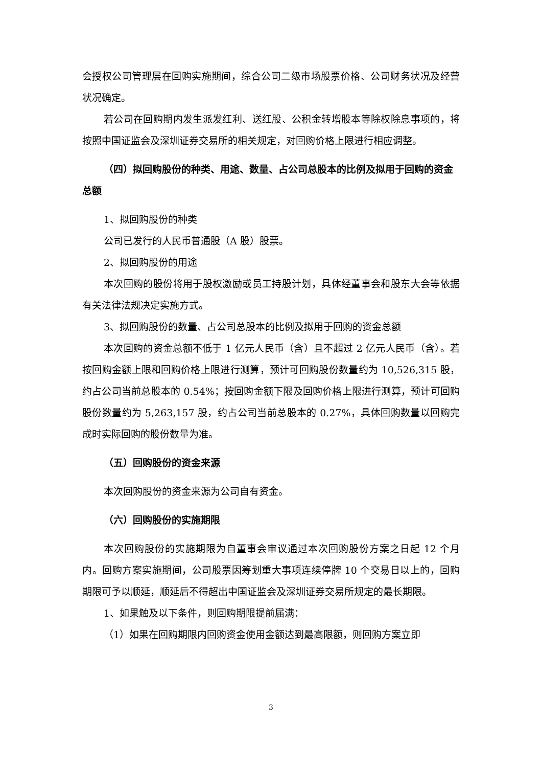会授权公司管理层在回购实施期间，综合公司二级市场股票价格、公司财务状况及经营状况确定。
若公司在回购期内发生派发红利、送红股、公积金转增股本等除权除息事项的，将按照中国证监会及深圳证券交易所的相关规定，对回购价格上限进行相应调整。
（四）拟回购股份的种类、用途、数量、占公司总股本的比例及拟用于回购的资金总额
1、拟回购股份的种类
公司已发行的人民币普通股（A 股）股票。
2、拟回购股份的用途
本次回购的股份将用于股权激励或员工持股计划，具体经董事会和股东大会等依据有关法律法规决定实施方式。
3、拟回购股份的数量、占公司总股本的比例及拟用于回购的资金总额
本次回购的资金总额不低于 1 亿元人民币（含）且不超过 2 亿元人民币（含）。若按回购金额上限和回购价格上限进行测算，预计可回购股份数量约为 10,526,315 股，约占公司当前总股本的 0.54%；按回购金额下限及回购价格上限进行测算，预计可回购股份数量约为 5,263,157 股，约占公司当前总股本的 0.27%，具体回购数量以回购完成时实际回购的股份数量为准。
（五）回购股份的资金来源
本次回购股份的资金来源为公司自有资金。
（六）回购股份的实施期限
本次回购股份的实施期限为自董事会审议通过本次回购股份方案之日起 12 个月内。回购方案实施期间，公司股票因筹划重大事项连续停牌 10 个交易日以上的，回购期限可予以顺延，顺延后不得超出中国证监会及深圳证券交易所规定的最长期限。
1、如果触及以下条件，则回购期限提前届满：
（1）如果在回购期限内回购资金使用金额达到最高限额，则回购方案立即
3